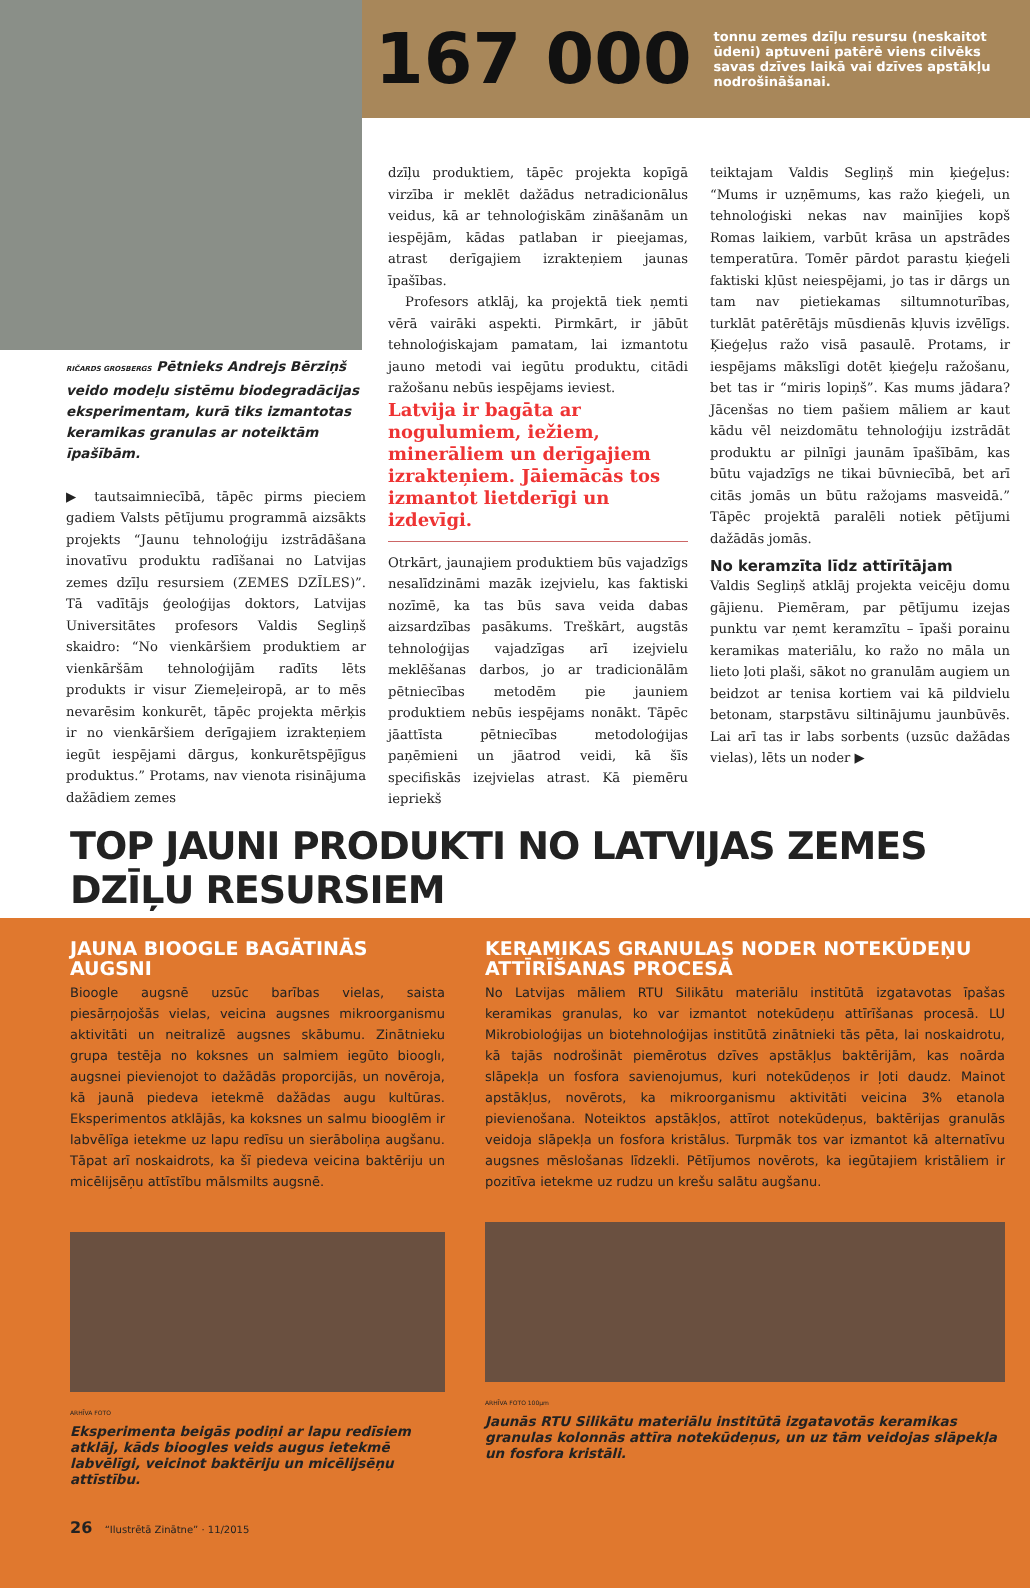167 000
tonnu zemes dzīļu resursu (neskaitot ūdeni) aptuveni patērē viens cilvēks savas dzīves laikā vai dzīves apstākļu nodrošināšanai.
RIČARDS GROSBERGS Pētnieks Andrejs Bērziņš veido modeļu sistēmu biodegradācijas eksperimentam, kurā tiks izmantotas keramikas granulas ar noteiktām īpašībām.
▶ tautsaimniecībā, tāpēc pirms pieciem gadiem Valsts pētījumu programmā aizsākts projekts “Jaunu tehnoloģiju izstrādāšana inovatīvu produktu radīšanai no Latvijas zemes dzīļu resursiem (ZEMES DZĪLES)”. Tā vadītājs ģeoloģijas doktors, Latvijas Universitātes profesors Valdis Segliņš skaidro: “No vienkāršiem produktiem ar vienkāršām tehnoloģijām radīts lēts produkts ir visur Ziemeļeiropā, ar to mēs nevarēsim konkurēt, tāpēc projekta mērķis ir no vienkāršiem derīgajiem izrakteņiem iegūt iespējami dārgus, konkurētspējīgus produktus.” Protams, nav vienota risinājuma dažādiem zemes
dzīļu produktiem, tāpēc projekta kopīgā virzība ir meklēt dažādus netradicionālus veidus, kā ar tehnoloģiskām zināšanām un iespējām, kādas patlaban ir pieejamas, atrast derīgajiem izrakteņiem jaunas īpašības.
Profesors atklāj, ka projektā tiek ņemti vērā vairāki aspekti. Pirmkārt, ir jābūt tehnoloģiskajam pamatam, lai izmantotu jauno metodi vai iegūtu produktu, citādi ražošanu nebūs iespējams ieviest.
Latvija ir bagāta ar nogulumiem, iežiem, minerāliem un derīgajiem izrakteņiem. Jāiemācās tos izmantot lietderīgi un izdevīgi.
Otrkārt, jaunajiem produktiem būs vajadzīgs nesalīdzināmi mazāk izejvielu, kas faktiski nozīmē, ka tas būs sava veida dabas aizsardzības pasākums. Treškārt, augstās tehnoloģijas vajadzīgas arī izejvielu meklēšanas darbos, jo ar tradicionālām pētniecības metodēm pie jauniem produktiem nebūs iespējams nonākt. Tāpēc jāattīsta pētniecības metodoloģijas paņēmieni un jāatrod veidi, kā šīs specifiskās izejvielas atrast. Kā piemēru iepriekš
teiktajam Valdis Segliņš min ķieģeļus: “Mums ir uzņēmums, kas ražo ķieģeli, un tehnoloģiski nekas nav mainījies kopš Romas laikiem, varbūt krāsa un apstrādes temperatūra. Tomēr pārdot parastu ķieģeli faktiski kļūst neiespējami, jo tas ir dārgs un tam nav pietiekamas siltumnoturības, turklāt patērētājs mūsdienās kļuvis izvēlīgs. Ķieģeļus ražo visā pasaulē. Protams, ir iespējams mākslīgi dotēt ķieģeļu ražošanu, bet tas ir “miris lopiņš”. Kas mums jādara? Jācenšas no tiem pašiem māliem ar kaut kādu vēl neizdomātu tehnoloģiju izstrādāt produktu ar pilnīgi jaunām īpašībām, kas būtu vajadzīgs ne tikai būvniecībā, bet arī citās jomās un būtu ražojams masveidā.” Tāpēc projektā paralēli notiek pētījumi dažādās jomās.
No keramzīta līdz attīrītājam
Valdis Segliņš atklāj projekta veicēju domu gājienu. Piemēram, par pētījumu izejas punktu var ņemt keramzītu – īpaši porainu keramikas materiālu, ko ražo no māla un lieto ļoti plaši, sākot no granulām augiem un beidzot ar tenisa kortiem vai kā pildvielu betonam, starpstāvu siltinājumu jaunbūvēs. Lai arī tas ir labs sorbents (uzsūc dažādas vielas), lēts un noder ▶
TOP JAUNI PRODUKTI NO LATVIJAS ZEMES DZĪĻU RESURSIEM
JAUNA BIOOGLE BAGĀTINĀS AUGSNI
Bioogle augsnē uzsūc barības vielas, saista piesārņojošās vielas, veicina augsnes mikroorganismu aktivitāti un neitralizē augsnes skābumu. Zinātnieku grupa testēja no koksnes un salmiem iegūto biooglı, augsnei pievienojot to dažādās proporcijās, un novēroja, kā jaunā piedeva ietekmē dažādas augu kultūras. Eksperimentos atklājās, ka koksnes un salmu biooglēm ir labvēlīga ietekme uz lapu redīsu un sierāboliņa augšanu. Tāpat arī noskaidrots, ka šī piedeva veicina baktēriju un micēlijsēņu attīstību mālsmilts augsnē.
ARHĪVA FOTO
Eksperimenta beigās podiņi ar lapu redīsiem atklāj, kāds bioogles veids augus ietekmē labvēlīgi, veicinot baktēriju un micēlijsēņu attīstību.
KERAMIKAS GRANULAS NODER NOTEKŪDEŅU ATTĪRĪŠANAS PROCESĀ
No Latvijas māliem RTU Silikātu materiālu institūtā izgatavotas īpašas keramikas granulas, ko var izmantot notekūdeņu attīrīšanas procesā. LU Mikrobioloģijas un biotehnoloģijas institūtā zinātnieki tās pēta, lai noskaidrotu, kā tajās nodrošināt piemērotus dzīves apstākļus baktērijām, kas noārda slāpekļa un fosfora savienojumus, kuri notekūdeņos ir ļoti daudz. Mainot apstākļus, novērots, ka mikroorganismu aktivitāti veicina 3% etanola pievienošana. Noteiktos apstākļos, attīrot notekūdeņus, baktērijas granulās veidoja slāpekļa un fosfora kristālus. Turpmāk tos var izmantot kā alternatīvu augsnes mēslošanas līdzekli. Pētījumos novērots, ka iegūtajiem kristāliem ir pozitīva ietekme uz rudzu un krešu salātu augšanu.
ARHĪVA FOTO 100μm
Jaunās RTU Silikātu materiālu institūtā izgatavotās keramikas granulas kolonnās attīra notekūdeņus, un uz tām veidojas slāpekļa un fosfora kristāli.
26 “Ilustrētā Zinātne” · 11/2015